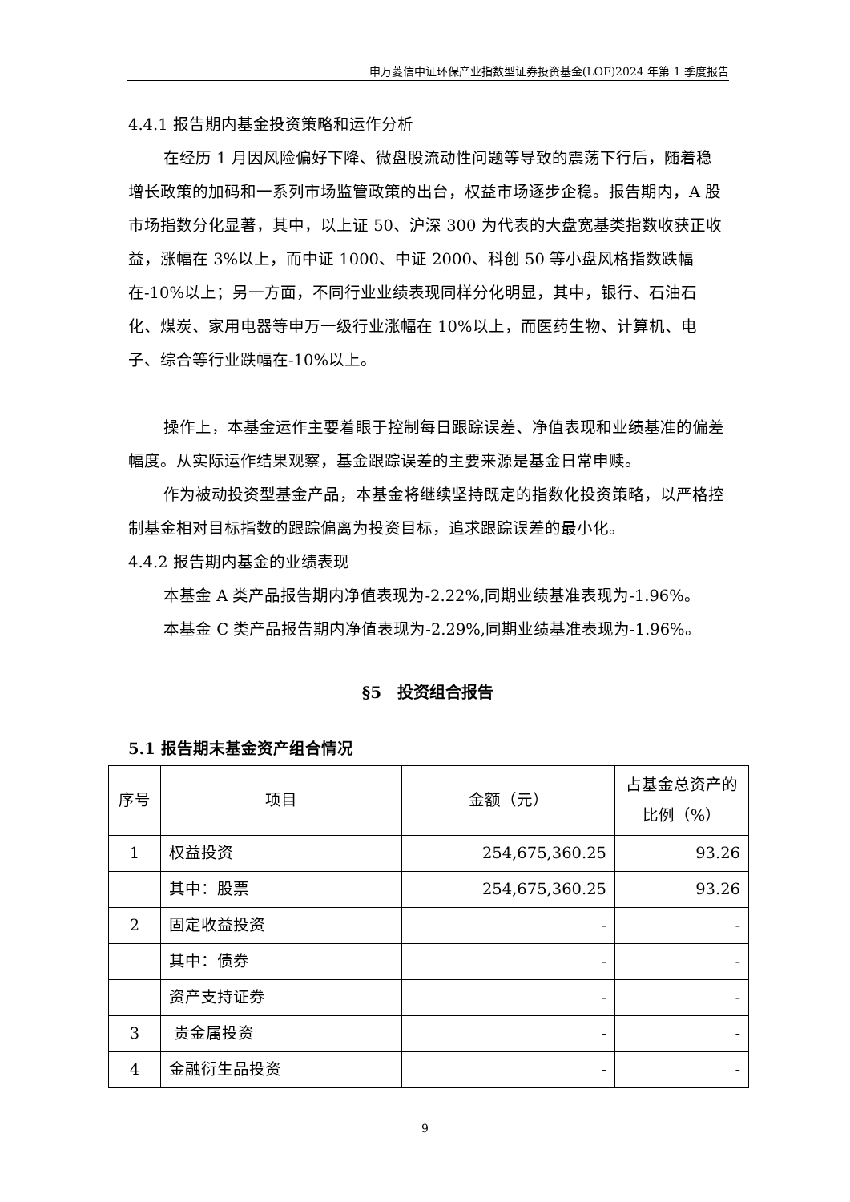申万菱信中证环保产业指数型证券投资基金(LOF)2024 年第 1 季度报告
4.4.1 报告期内基金投资策略和运作分析
在经历 1 月因风险偏好下降、微盘股流动性问题等导致的震荡下行后，随着稳增长政策的加码和一系列市场监管政策的出台，权益市场逐步企稳。报告期内，A 股市场指数分化显著，其中，以上证 50、沪深 300 为代表的大盘宽基类指数收获正收益，涨幅在 3%以上，而中证 1000、中证 2000、科创 50 等小盘风格指数跌幅在-10%以上；另一方面，不同行业业绩表现同样分化明显，其中，银行、石油石化、煤炭、家用电器等申万一级行业涨幅在 10%以上，而医药生物、计算机、电子、综合等行业跌幅在-10%以上。
操作上，本基金运作主要着眼于控制每日跟踪误差、净值表现和业绩基准的偏差幅度。从实际运作结果观察，基金跟踪误差的主要来源是基金日常申赎。
作为被动投资型基金产品，本基金将继续坚持既定的指数化投资策略，以严格控制基金相对目标指数的跟踪偏离为投资目标，追求跟踪误差的最小化。
4.4.2 报告期内基金的业绩表现
本基金 A 类产品报告期内净值表现为-2.22%,同期业绩基准表现为-1.96%。
本基金 C 类产品报告期内净值表现为-2.29%,同期业绩基准表现为-1.96%。
§5　投资组合报告
5.1 报告期末基金资产组合情况
| 序号 | 项目 | 金额（元） | 占基金总资产的比例（%） |
| --- | --- | --- | --- |
| 1 | 权益投资 | 254,675,360.25 | 93.26 |
| | 其中：股票 | 254,675,360.25 | 93.26 |
| 2 | 固定收益投资 | - | - |
| | 其中：债券 | - | - |
| | 资产支持证券 | - | - |
| 3 | 贵金属投资 | - | - |
| 4 | 金融衍生品投资 | - | - |
9